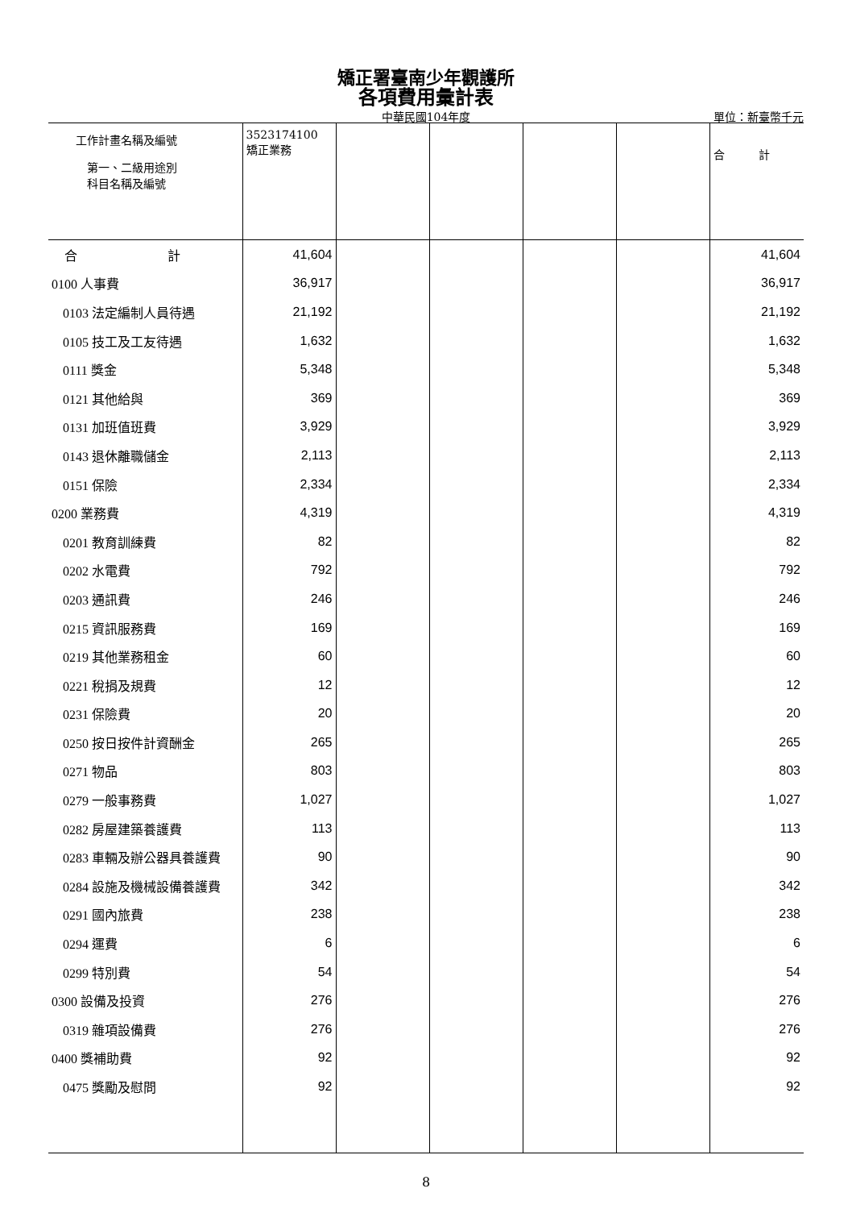矯正署臺南少年觀護所
各項費用彙計表
中華民國104年度
單位：新臺幣千元
| 工作計畫名稱及編號 第一、二級用途別 科目名稱及編號 | 3523174100 矯正業務 | | | | | 合 計 |
| --- | --- | --- | --- | --- | --- | --- |
| 合 計 | 41,604 | | | | | 41,604 |
| 0100 人事費 | 36,917 | | | | | 36,917 |
| 0103 法定編制人員待遇 | 21,192 | | | | | 21,192 |
| 0105 技工及工友待遇 | 1,632 | | | | | 1,632 |
| 0111 獎金 | 5,348 | | | | | 5,348 |
| 0121 其他給與 | 369 | | | | | 369 |
| 0131 加班值班費 | 3,929 | | | | | 3,929 |
| 0143 退休離職儲金 | 2,113 | | | | | 2,113 |
| 0151 保險 | 2,334 | | | | | 2,334 |
| 0200 業務費 | 4,319 | | | | | 4,319 |
| 0201 教育訓練費 | 82 | | | | | 82 |
| 0202 水電費 | 792 | | | | | 792 |
| 0203 通訊費 | 246 | | | | | 246 |
| 0215 資訊服務費 | 169 | | | | | 169 |
| 0219 其他業務租金 | 60 | | | | | 60 |
| 0221 稅捐及規費 | 12 | | | | | 12 |
| 0231 保險費 | 20 | | | | | 20 |
| 0250 按日按件計資酬金 | 265 | | | | | 265 |
| 0271 物品 | 803 | | | | | 803 |
| 0279 一般事務費 | 1,027 | | | | | 1,027 |
| 0282 房屋建築養護費 | 113 | | | | | 113 |
| 0283 車輛及辦公器具養護費 | 90 | | | | | 90 |
| 0284 設施及機械設備養護費 | 342 | | | | | 342 |
| 0291 國內旅費 | 238 | | | | | 238 |
| 0294 運費 | 6 | | | | | 6 |
| 0299 特別費 | 54 | | | | | 54 |
| 0300 設備及投資 | 276 | | | | | 276 |
| 0319 雜項設備費 | 276 | | | | | 276 |
| 0400 獎補助費 | 92 | | | | | 92 |
| 0475 獎勵及慰問 | 92 | | | | | 92 |
8